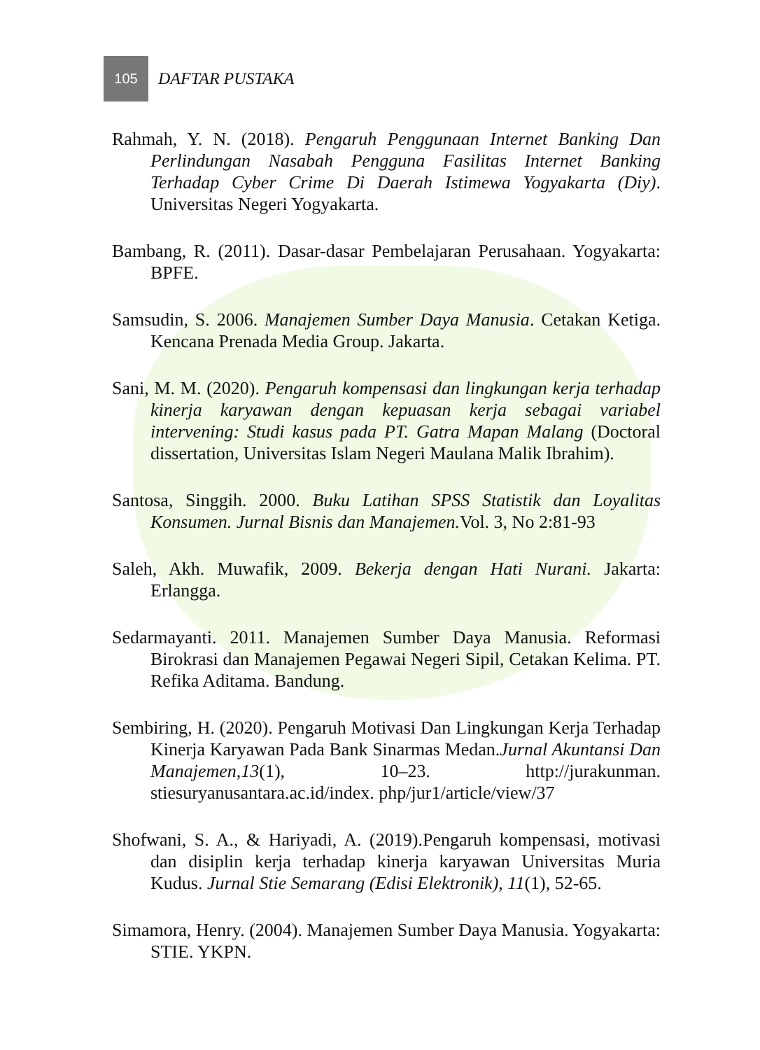105
DAFTAR PUSTAKA
Rahmah, Y. N. (2018). Pengaruh Penggunaan Internet Banking Dan Perlindungan Nasabah Pengguna Fasilitas Internet Banking Terhadap Cyber Crime Di Daerah Istimewa Yogyakarta (Diy). Universitas Negeri Yogyakarta.
Bambang, R. (2011). Dasar-dasar Pembelajaran Perusahaan. Yogyakarta: BPFE.
Samsudin, S. 2006. Manajemen Sumber Daya Manusia. Cetakan Ketiga. Kencana Prenada Media Group. Jakarta.
Sani, M. M. (2020). Pengaruh kompensasi dan lingkungan kerja terhadap kinerja karyawan dengan kepuasan kerja sebagai variabel intervening: Studi kasus pada PT. Gatra Mapan Malang (Doctoral dissertation, Universitas Islam Negeri Maulana Malik Ibrahim).
Santosa, Singgih. 2000. Buku Latihan SPSS Statistik dan Loyalitas Konsumen. Jurnal Bisnis dan Manajemen. Vol. 3, No 2:81-93
Saleh, Akh. Muwafik, 2009. Bekerja dengan Hati Nurani. Jakarta: Erlangga.
Sedarmayanti. 2011. Manajemen Sumber Daya Manusia. Reformasi Birokrasi dan Manajemen Pegawai Negeri Sipil, Cetakan Kelima. PT. Refika Aditama. Bandung.
Sembiring, H. (2020). Pengaruh Motivasi Dan Lingkungan Kerja Terhadap Kinerja Karyawan Pada Bank Sinarmas Medan.Jurnal Akuntansi Dan Manajemen,13(1), 10–23. http://jurakunman. stiesuryanusantara.ac.id/index. php/jur1/article/view/37
Shofwani, S. A., & Hariyadi, A. (2019).Pengaruh kompensasi, motivasi dan disiplin kerja terhadap kinerja karyawan Universitas Muria Kudus. Jurnal Stie Semarang (Edisi Elektronik), 11(1), 52-65.
Simamora, Henry. (2004). Manajemen Sumber Daya Manusia. Yogyakarta: STIE. YKPN.